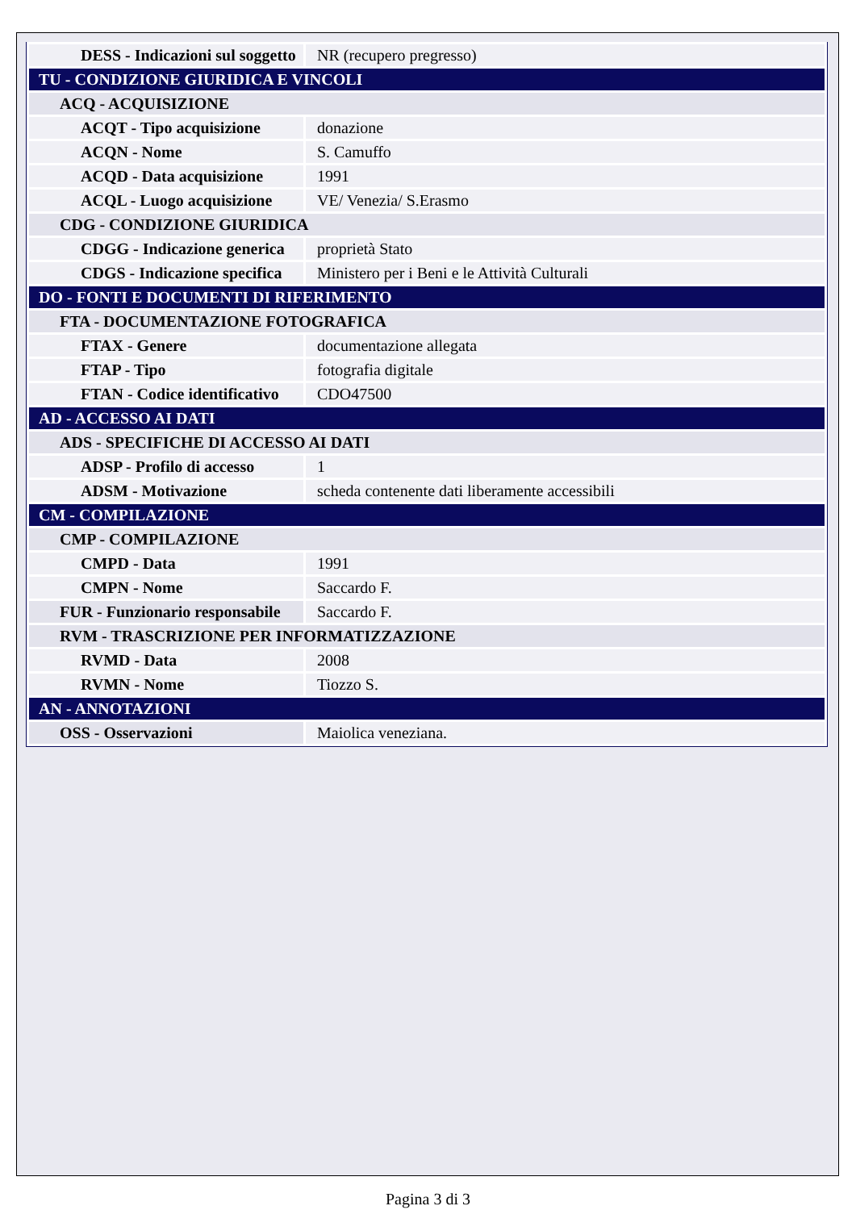| DESS - Indicazioni sul soggetto | NR (recupero pregresso) |
| TU - CONDIZIONE GIURIDICA E VINCOLI | |
| ACQ - ACQUISIZIONE | |
| ACQT - Tipo acquisizione | donazione |
| ACQN - Nome | S. Camuffo |
| ACQD - Data acquisizione | 1991 |
| ACQL - Luogo acquisizione | VE/ Venezia/ S.Erasmo |
| CDG - CONDIZIONE GIURIDICA | |
| CDGG - Indicazione generica | proprietà Stato |
| CDGS - Indicazione specifica | Ministero per i Beni e le Attività Culturali |
| DO - FONTI E DOCUMENTI DI RIFERIMENTO | |
| FTA - DOCUMENTAZIONE FOTOGRAFICA | |
| FTAX - Genere | documentazione allegata |
| FTAP - Tipo | fotografia digitale |
| FTAN - Codice identificativo | CDO47500 |
| AD - ACCESSO AI DATI | |
| ADS - SPECIFICHE DI ACCESSO AI DATI | |
| ADSP - Profilo di accesso | 1 |
| ADSM - Motivazione | scheda contenente dati liberamente accessibili |
| CM - COMPILAZIONE | |
| CMP - COMPILAZIONE | |
| CMPD - Data | 1991 |
| CMPN - Nome | Saccardo F. |
| FUR - Funzionario responsabile | Saccardo F. |
| RVM - TRASCRIZIONE PER INFORMATIZZAZIONE | |
| RVMD - Data | 2008 |
| RVMN - Nome | Tiozzo S. |
| AN - ANNOTAZIONI | |
| OSS - Osservazioni | Maiolica veneziana. |
Pagina 3 di 3